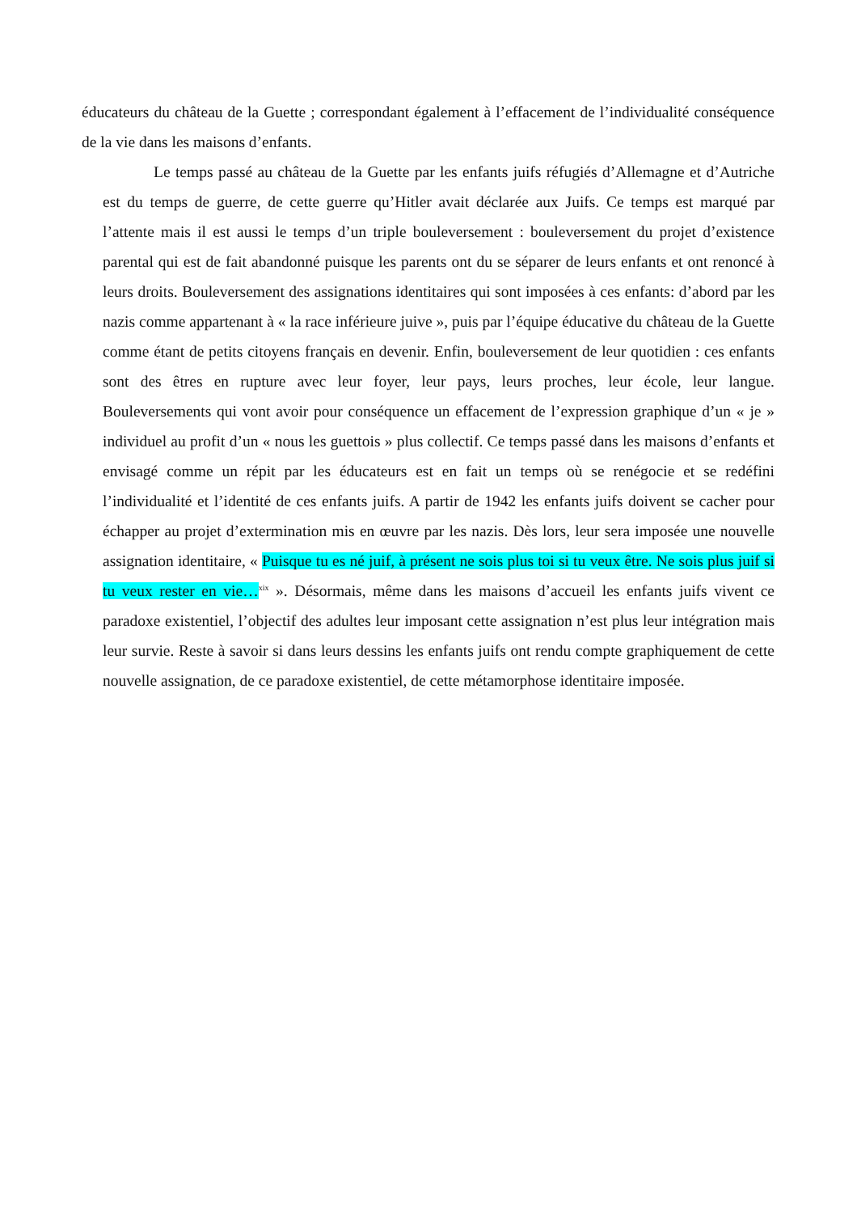éducateurs du château de la Guette ; correspondant également à l’effacement de l’individualité conséquence de la vie dans les maisons d’enfants.
Le temps passé au château de la Guette par les enfants juifs réfugiés d’Allemagne et d’Autriche est du temps de guerre, de cette guerre qu’Hitler avait déclarée aux Juifs. Ce temps est marqué par l’attente mais il est aussi le temps d’un triple bouleversement : bouleversement du projet d’existence parental qui est de fait abandonné puisque les parents ont du se séparer de leurs enfants et ont renoncé à leurs droits. Bouleversement des assignations identitaires qui sont imposées à ces enfants: d’abord par les nazis comme appartenant à « la race inférieure juive », puis par l’équipe éducative du château de la Guette comme étant de petits citoyens français en devenir. Enfin, bouleversement de leur quotidien : ces enfants sont des êtres en rupture avec leur foyer, leur pays, leurs proches, leur école, leur langue. Bouleversements qui vont avoir pour conséquence un effacement de l’expression graphique d’un « je » individuel au profit d’un « nous les guettois » plus collectif. Ce temps passé dans les maisons d’enfants et envisagé comme un répit par les éducateurs est en fait un temps où se renégocie et se redéfini l’individualité et l’identité de ces enfants juifs. A partir de 1942 les enfants juifs doivent se cacher pour échapper au projet d’extermination mis en œuvre par les nazis. Dès lors, leur sera imposée une nouvelle assignation identitaire, « Puisque tu es né juif, à présent ne sois plus toi si tu veux être. Ne sois plus juif si tu veux rester en vie…<sup>xix</sup> ». Désormais, même dans les maisons d’accueil les enfants juifs vivent ce paradoxe existentiel, l’objectif des adultes leur imposant cette assignation n’est plus leur intégration mais leur survie. Reste à savoir si dans leurs dessins les enfants juifs ont rendu compte graphiquement de cette nouvelle assignation, de ce paradoxe existentiel, de cette métamorphose identitaire imposée.